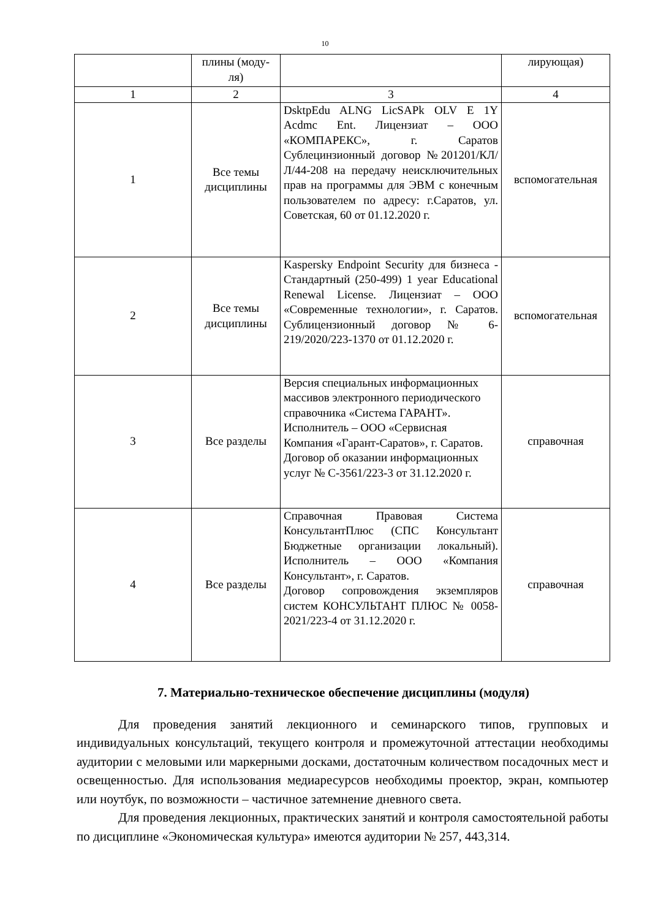10
| | плины (моду- ля) | | лирующая) |
| 1 | 2 | 3 | 4 |
| 1 | Все темы дисциплины | DsktpEdu ALNG LicSAPk OLV E 1Y Acdmc Ent. Лицензиат – ООО «КОМПАРЕКС», г. Саратов Сублецинзионный договор №201201/КЛ/Л/44-208 на передачу неисключительных прав на программы для ЭВМ с конечным пользователем по адресу: г.Саратов, ул. Советская, 60 от 01.12.2020 г. | вспомогательная |
| 2 | Все темы дисциплины | Kaspersky Endpoint Security для бизнеса - Стандартный (250-499) 1 year Educational Renewal License. Лицензиат – ООО «Современные технологии», г. Саратов. Сублицензионный договор № 6-219/2020/223-1370 от 01.12.2020 г. | вспомогательная |
| 3 | Все разделы | Версия специальных информационных массивов электронного периодического справочника «Система ГАРАНТ». Исполнитель – ООО «Сервисная Компания «Гарант-Саратов», г. Саратов. Договор об оказании информационных услуг № С-3561/223-3 от 31.12.2020 г. | справочная |
| 4 | Все разделы | Справочная Правовая Система КонсультантПлюс (СПС Консультант Бюджетные организации локальный). Исполнитель – ООО «Компания Консультант», г. Саратов. Договор сопровождения экземпляров систем КОНСУЛЬТАНТ ПЛЮС № 0058-2021/223-4 от 31.12.2020 г. | справочная |
7. Материально-техническое обеспечение дисциплины (модуля)
Для проведения занятий лекционного и семинарского типов, групповых и индивидуальных консультаций, текущего контроля и промежуточной аттестации необходимы аудитории с меловыми или маркерными досками, достаточным количеством посадочных мест и освещенностью. Для использования медиаресурсов необходимы проектор, экран, компьютер или ноутбук, по возможности – частичное затемнение дневного света.
Для проведения лекционных, практических занятий и контроля самостоятельной работы по дисциплине «Экономическая культура» имеются аудитории № 257, 443,314.